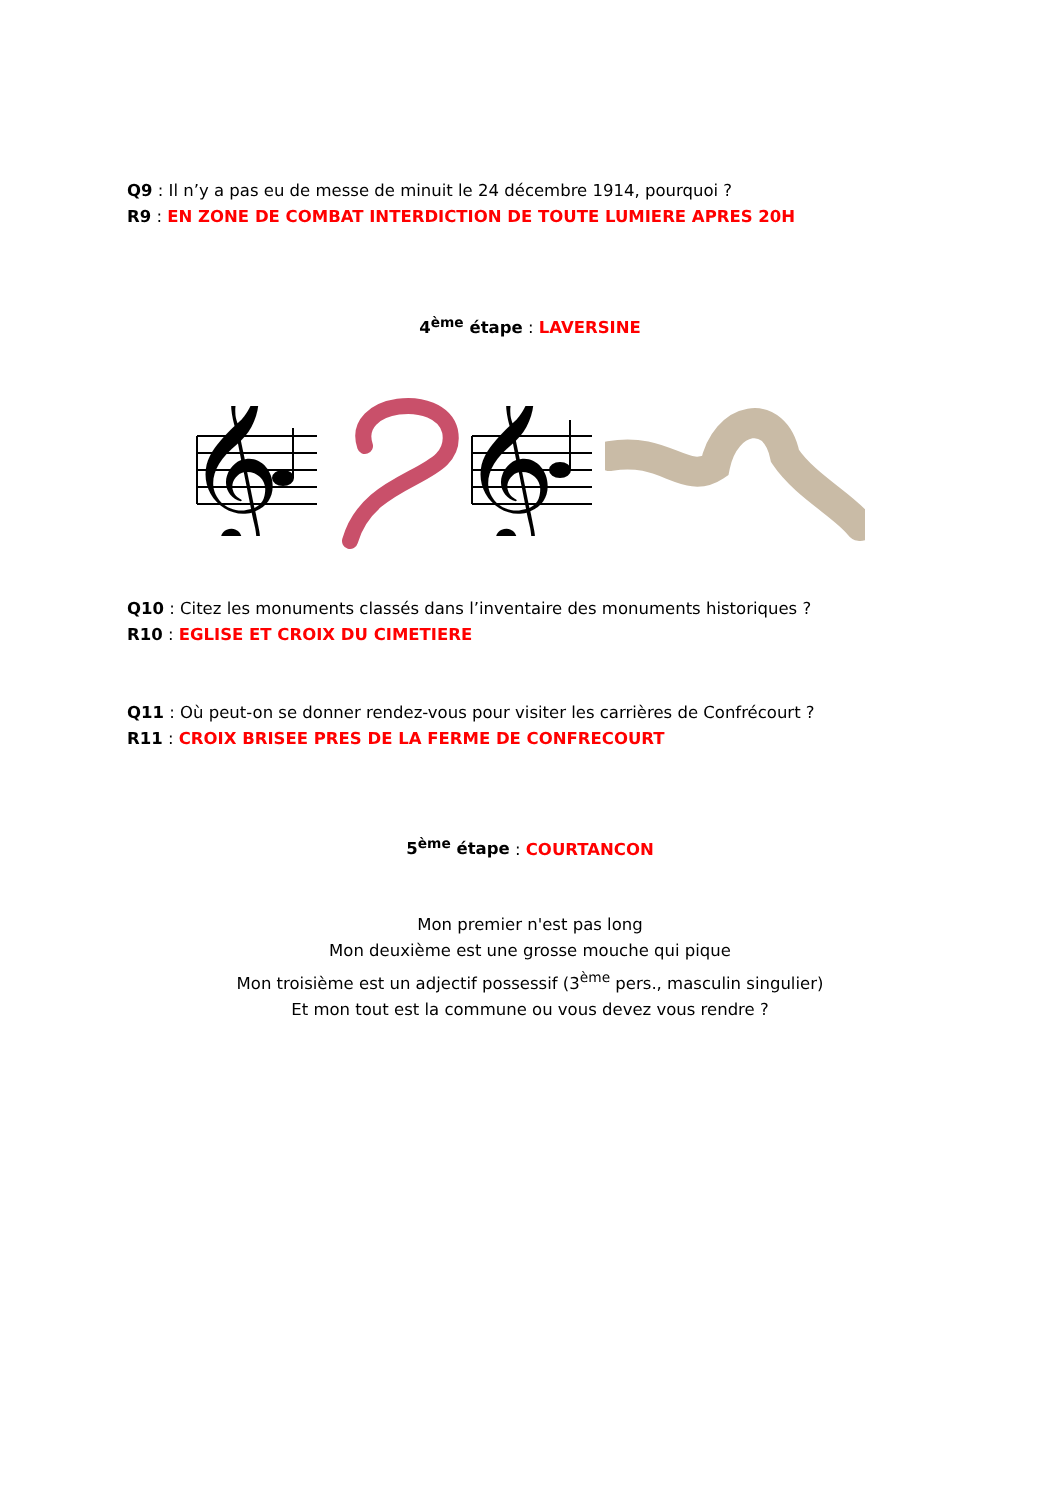Q9 : Il n’y a pas eu de messe de minuit le 24 décembre 1914, pourquoi ?
R9 : EN ZONE DE COMBAT INTERDICTION DE TOUTE LUMIERE APRES 20H
4<sup>ème</sup> étape : LAVERSINE
𝄞
𝄞
Q10 : Citez les monuments classés dans l’inventaire des monuments historiques ?
R10 : EGLISE ET CROIX DU CIMETIERE
Q11 : Où peut-on se donner rendez-vous pour visiter les carrières de Confrécourt ?
R11 : CROIX BRISEE PRES DE LA FERME DE CONFRECOURT
5<sup>ème</sup> étape : COURTANCON
Mon premier n'est pas long
Mon deuxième est une grosse mouche qui pique
Mon troisième est un adjectif possessif (3<sup>ème</sup> pers., masculin singulier)
Et mon tout est la commune ou vous devez vous rendre ?